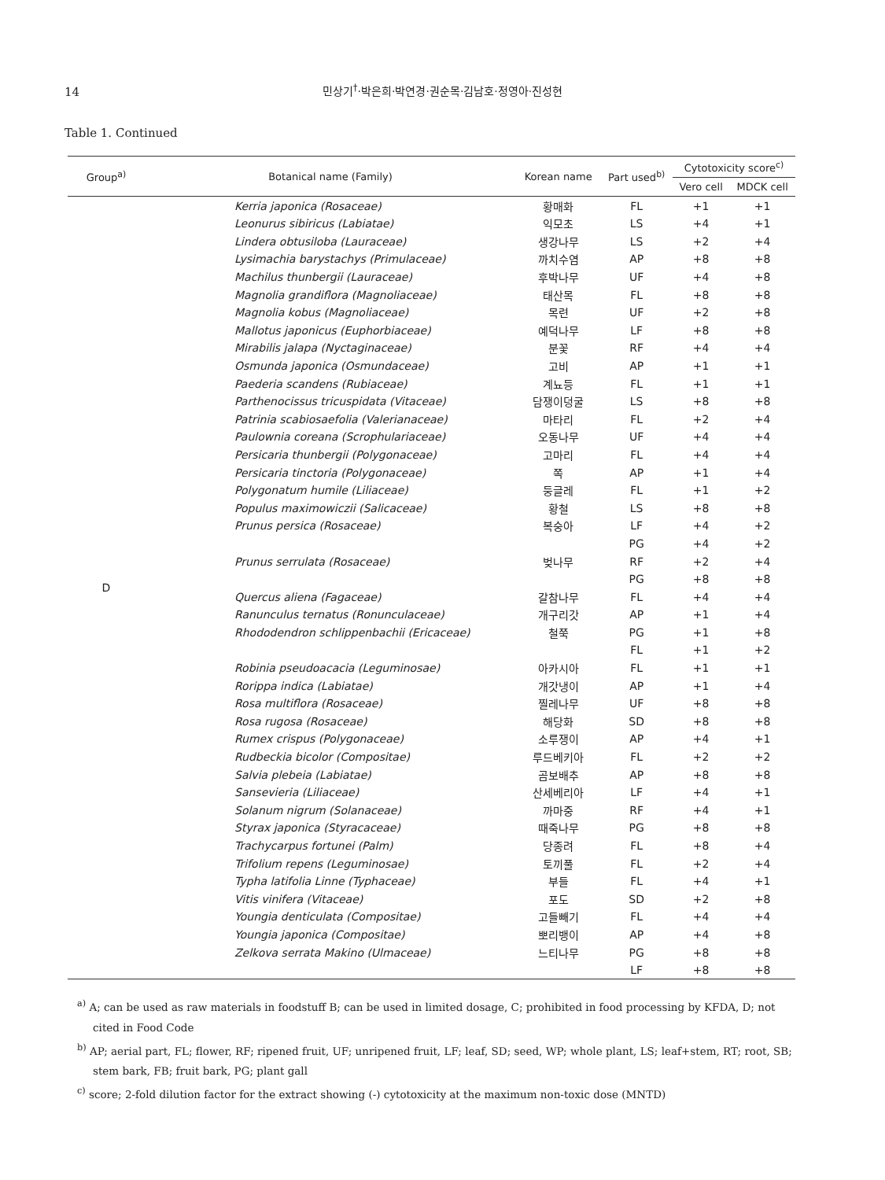14
민상기<sup>†</sup>·박은희·박연경·권순목·김남호·정영아·진성현
Table 1. Continued
| Group<sup>a)</sup> | Botanical name (Family) | Korean name | Part used<sup>b)</sup> | Cytotoxicity score<sup>c)</sup> | |
| --- | --- | --- | --- | --- | --- |
| | | | | Vero cell | MDCK cell |
| D | Kerria japonica (Rosaceae) | 황매화 | FL | +1 | +1 |
| | Leonurus sibiricus (Labiatae) | 익모초 | LS | +4 | +1 |
| | Lindera obtusiloba (Lauraceae) | 생강나무 | LS | +2 | +4 |
| | Lysimachia barystachys (Primulaceae) | 까치수염 | AP | +8 | +8 |
| | Machilus thunbergii (Lauraceae) | 후박나무 | UF | +4 | +8 |
| | Magnolia grandiflora (Magnoliaceae) | 태산목 | FL | +8 | +8 |
| | Magnolia kobus (Magnoliaceae) | 목련 | UF | +2 | +8 |
| | Mallotus japonicus (Euphorbiaceae) | 예덕나무 | LF | +8 | +8 |
| | Mirabilis jalapa (Nyctaginaceae) | 분꽃 | RF | +4 | +4 |
| | Osmunda japonica (Osmundaceae) | 고비 | AP | +1 | +1 |
| | Paederia scandens (Rubiaceae) | 계뇨등 | FL | +1 | +1 |
| | Parthenocissus tricuspidata (Vitaceae) | 담쟁이덩굴 | LS | +8 | +8 |
| | Patrinia scabiosaefolia (Valerianaceae) | 마타리 | FL | +2 | +4 |
| | Paulownia coreana (Scrophulariaceae) | 오동나무 | UF | +4 | +4 |
| | Persicaria thunbergii (Polygonaceae) | 고마리 | FL | +4 | +4 |
| | Persicaria tinctoria (Polygonaceae) | 쪽 | AP | +1 | +4 |
| | Polygonatum humile (Liliaceae) | 둥글레 | FL | +1 | +2 |
| | Populus maximowiczii (Salicaceae) | 황철 | LS | +8 | +8 |
| | Prunus persica (Rosaceae) | 복숭아 | LF | +4 | +2 |
| | | | PG | +4 | +2 |
| | Prunus serrulata (Rosaceae) | 벚나무 | RF | +2 | +4 |
| | | | PG | +8 | +8 |
| | Quercus aliena (Fagaceae) | 갈참나무 | FL | +4 | +4 |
| | Ranunculus ternatus (Ronunculaceae) | 개구리갓 | AP | +1 | +4 |
| | Rhododendron schlippenbachii (Ericaceae) | 철쭉 | PG | +1 | +8 |
| | | | FL | +1 | +2 |
| | Robinia pseudoacacia (Leguminosae) | 아카시아 | FL | +1 | +1 |
| | Rorippa indica (Labiatae) | 개갓냉이 | AP | +1 | +4 |
| | Rosa multiflora (Rosaceae) | 찔레나무 | UF | +8 | +8 |
| | Rosa rugosa (Rosaceae) | 해당화 | SD | +8 | +8 |
| | Rumex crispus (Polygonaceae) | 소루쟁이 | AP | +4 | +1 |
| | Rudbeckia bicolor (Compositae) | 루드베키아 | FL | +2 | +2 |
| | Salvia plebeia (Labiatae) | 곰보배추 | AP | +8 | +8 |
| | Sansevieria (Liliaceae) | 산세베리아 | LF | +4 | +1 |
| | Solanum nigrum (Solanaceae) | 까마중 | RF | +4 | +1 |
| | Styrax japonica (Styracaceae) | 때죽나무 | PG | +8 | +8 |
| | Trachycarpus fortunei (Palm) | 당종려 | FL | +8 | +4 |
| | Trifolium repens (Leguminosae) | 토끼풀 | FL | +2 | +4 |
| | Typha latifolia Linne (Typhaceae) | 부들 | FL | +4 | +1 |
| | Vitis vinifera (Vitaceae) | 포도 | SD | +2 | +8 |
| | Youngia denticulata (Compositae) | 고들빼기 | FL | +4 | +4 |
| | Youngia japonica (Compositae) | 뽀리뱅이 | AP | +4 | +8 |
| | Zelkova serrata Makino (Ulmaceae) | 느티나무 | PG | +8 | +8 |
| | | | LF | +8 | +8 |
<sup>a)</sup> A; can be used as raw materials in foodstuff B; can be used in limited dosage, C; prohibited in food processing by KFDA, D; not cited in Food Code
<sup>b)</sup> AP; aerial part, FL; flower, RF; ripened fruit, UF; unripened fruit, LF; leaf, SD; seed, WP; whole plant, LS; leaf+stem, RT; root, SB; stem bark, FB; fruit bark, PG; plant gall
<sup>c)</sup> score; 2-fold dilution factor for the extract showing (-) cytotoxicity at the maximum non-toxic dose (MNTD)